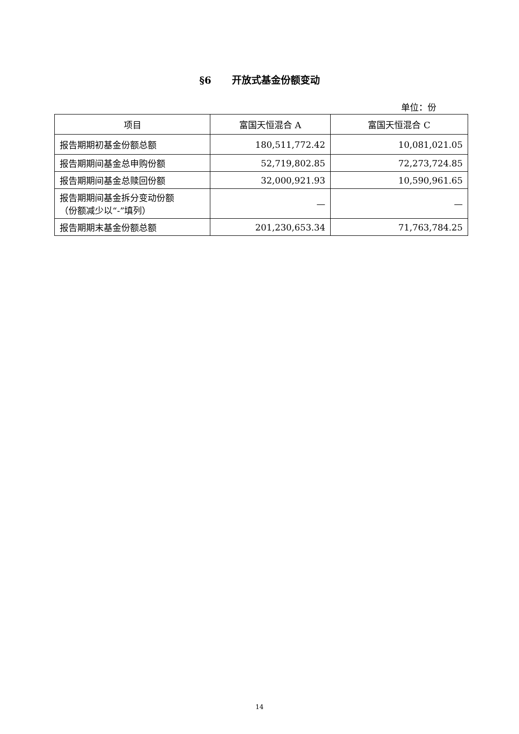§6 开放式基金份额变动
单位：份
| 项目 | 富国天恒混合 A | 富国天恒混合 C |
| --- | --- | --- |
| 报告期期初基金份额总额 | 180,511,772.42 | 10,081,021.05 |
| 报告期期间基金总申购份额 | 52,719,802.85 | 72,273,724.85 |
| 报告期期间基金总赎回份额 | 32,000,921.93 | 10,590,961.65 |
| 报告期期间基金拆分变动份额 （份额减少以“-”填列） | — | — |
| 报告期期末基金份额总额 | 201,230,653.34 | 71,763,784.25 |
14